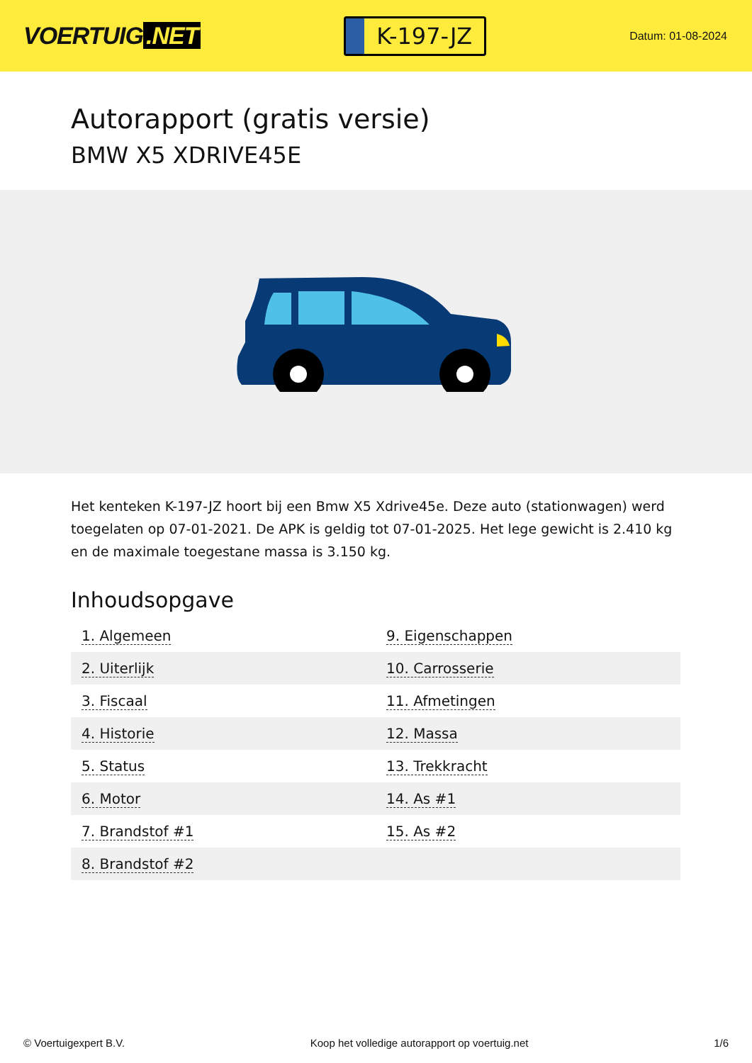VOERTUIG.NET
K-197-JZ
Datum: 01-08-2024
Autorapport (gratis versie)
BMW X5 XDRIVE45E
Het kenteken K-197-JZ hoort bij een Bmw X5 Xdrive45e. Deze auto (stationwagen) werd toegelaten op 07-01-2021. De APK is geldig tot 07-01-2025. Het lege gewicht is 2.410 kg en de maximale toegestane massa is 3.150 kg.
Inhoudsopgave
| 1. Algemeen | 9. Eigenschappen |
| 2. Uiterlijk | 10. Carrosserie |
| 3. Fiscaal | 11. Afmetingen |
| 4. Historie | 12. Massa |
| 5. Status | 13. Trekkracht |
| 6. Motor | 14. As #1 |
| 7. Brandstof #1 | 15. As #2 |
| 8. Brandstof #2 | |
© Voertuigexpert B.V. Koop het volledige autorapport op voertuig.net 1/6